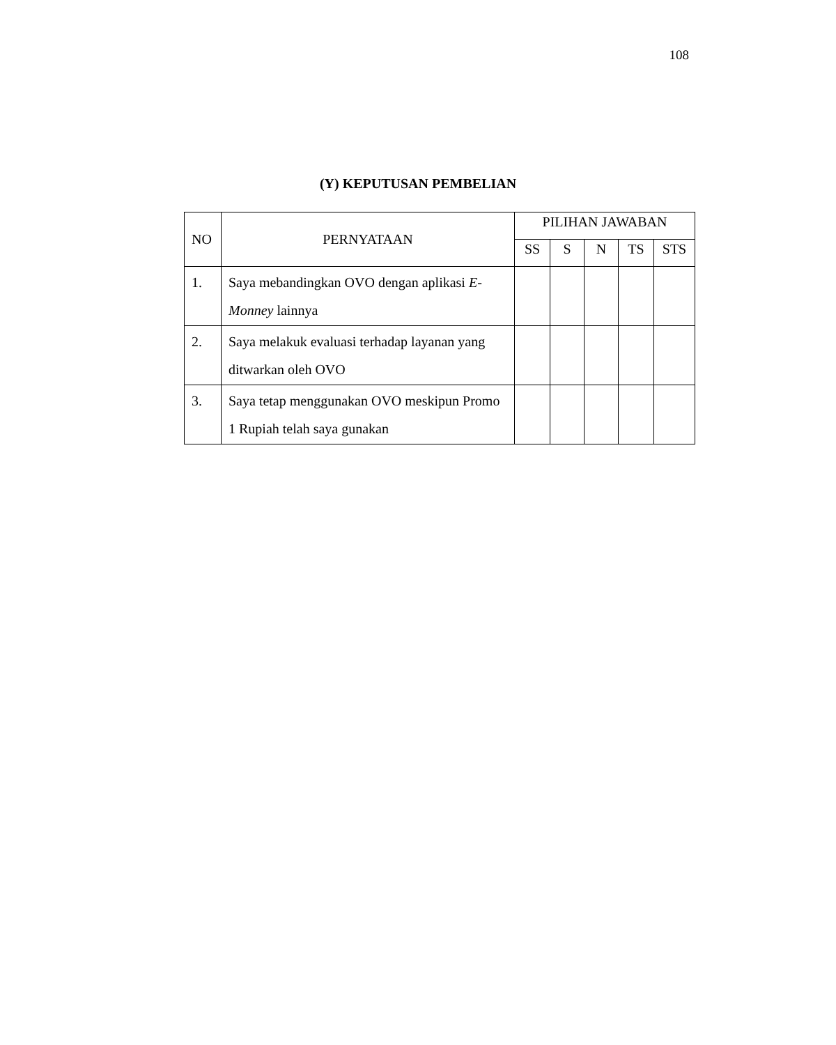108
(Y) KEPUTUSAN PEMBELIAN
| NO | PERNYATAAN | PILIHAN JAWABAN | | | | |
| --- | --- | --- | --- | --- | --- | --- |
| | | SS | S | N | TS | STS |
| 1. | Saya mebandingkan OVO dengan aplikasi E-Monney lainnya | | | | | |
| 2. | Saya melakuk evaluasi terhadap layanan yang ditwarkan oleh OVO | | | | | |
| 3. | Saya tetap menggunakan OVO meskipun Promo 1 Rupiah telah saya gunakan | | | | | |